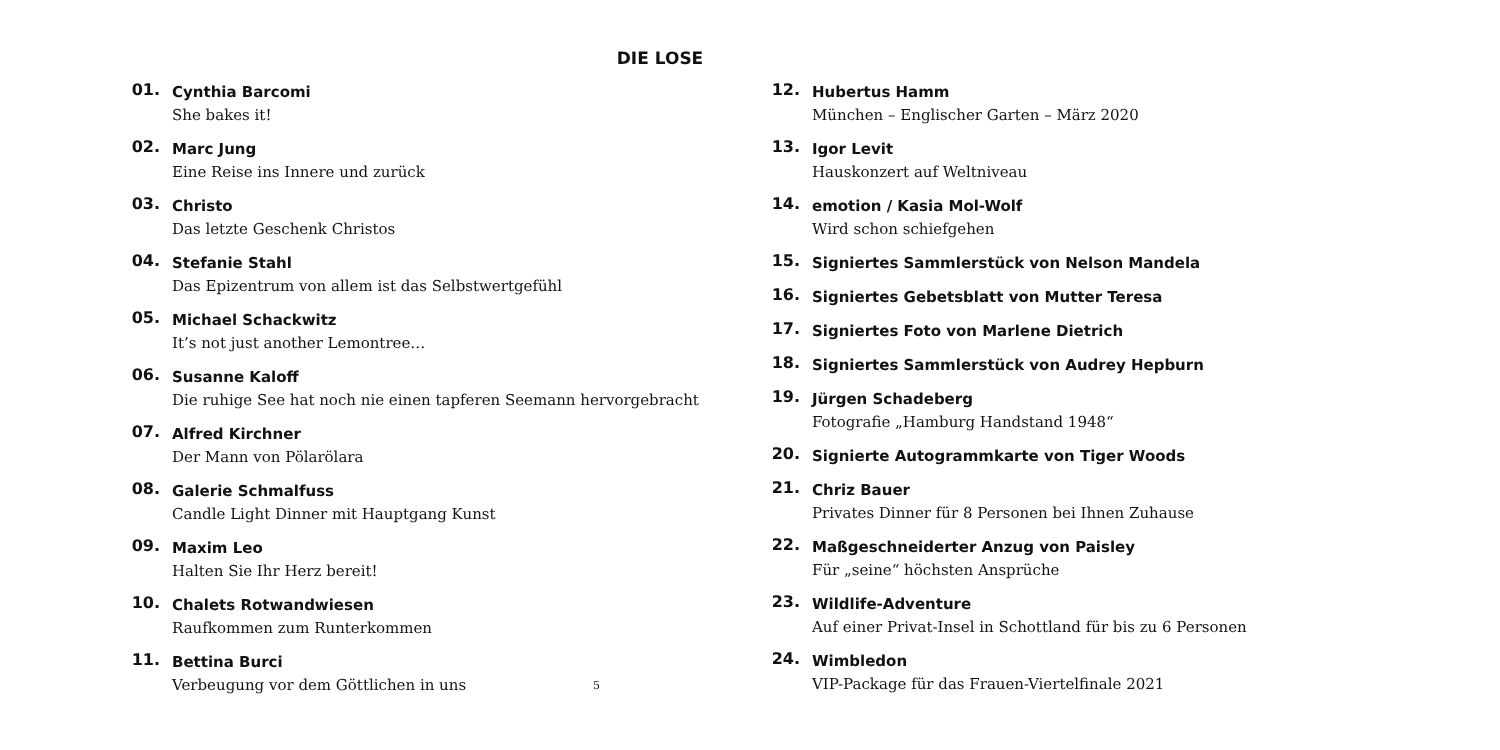DIE LOSE
01.
Cynthia Barcomi
She bakes it!
02.
Marc Jung
Eine Reise ins Innere und zurück
03.
Christo
Das letzte Geschenk Christos
04.
Stefanie Stahl
Das Epizentrum von allem ist das Selbstwertgefühl
05.
Michael Schackwitz
It’s not just another Lemontree…
06.
Susanne Kaloff
Die ruhige See hat noch nie einen tapferen Seemann hervorgebracht
07.
Alfred Kirchner
Der Mann von Pölarölara
08.
Galerie Schmalfuss
Candle Light Dinner mit Hauptgang Kunst
09.
Maxim Leo
Halten Sie Ihr Herz bereit!
10.
Chalets Rotwandwiesen
Raufkommen zum Runterkommen
11.
Bettina Burci
Verbeugung vor dem Göttlichen in uns
5
12.
Hubertus Hamm
München – Englischer Garten – März 2020
13.
Igor Levit
Hauskonzert auf Weltniveau
14.
emotion / Kasia Mol-Wolf
Wird schon schiefgehen
15.
Signiertes Sammlerstück von Nelson Mandela
16.
Signiertes Gebetsblatt von Mutter Teresa
17.
Signiertes Foto von Marlene Dietrich
18.
Signiertes Sammlerstück von Audrey Hepburn
19.
Jürgen Schadeberg
Fotografie „Hamburg Handstand 1948“
20.
Signierte Autogrammkarte von Tiger Woods
21.
Chriz Bauer
Privates Dinner für 8 Personen bei Ihnen Zuhause
22.
Maßgeschneiderter Anzug von Paisley
Für „seine“ höchsten Ansprüche
23.
Wildlife-Adventure
Auf einer Privat-Insel in Schottland für bis zu 6 Personen
24.
Wimbledon
VIP-Package für das Frauen-Viertelfinale 2021